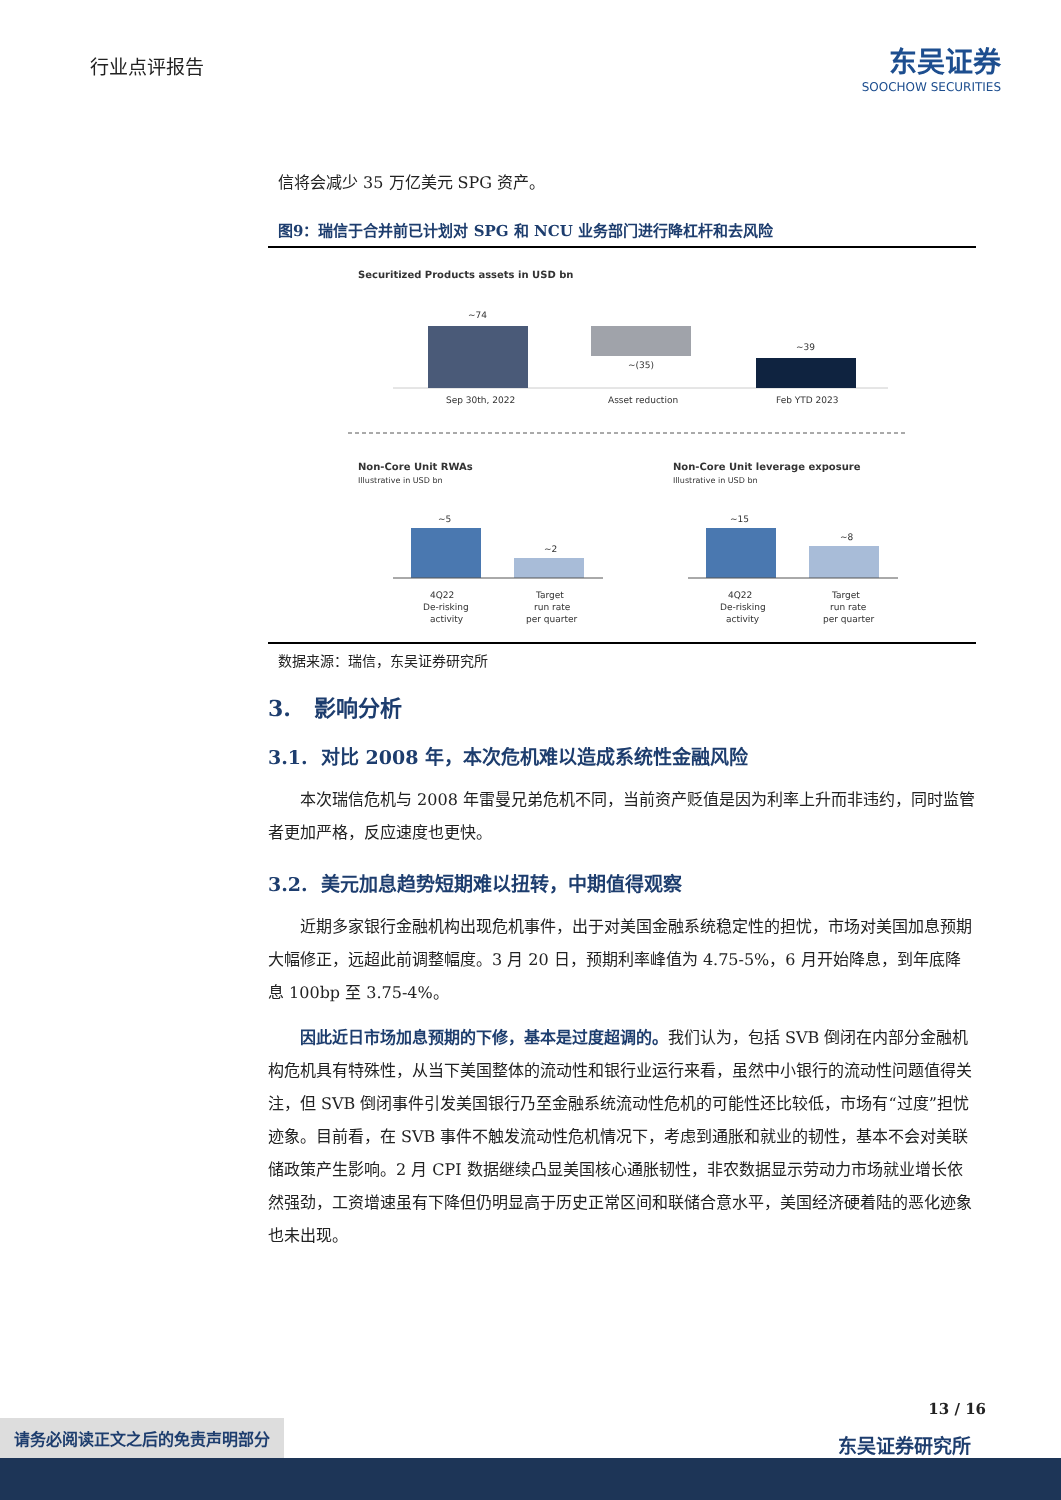行业点评报告
东吴证券
SOOCHOW SECURITIES
信将会减少 35 万亿美元 SPG 资产。
图9：瑞信于合并前已计划对 SPG 和 NCU 业务部门进行降杠杆和去风险
Securitized Products assets in USD bn
~74
Sep 30th, 2022
~(35)
Asset reduction
~39
Feb YTD 2023
Non-Core Unit RWAs
Illustrative in USD bn
Non-Core Unit leverage exposure
Illustrative in USD bn
~5
~2
~15
~8
4Q22
De-risking
activity
Target
run rate
per quarter
4Q22
De-risking
activity
Target
run rate
per quarter
数据来源：瑞信，东吴证券研究所
3. 影响分析
3.1. 对比 2008 年，本次危机难以造成系统性金融风险
本次瑞信危机与 2008 年雷曼兄弟危机不同，当前资产贬值是因为利率上升而非违约，同时监管者更加严格，反应速度也更快。
3.2. 美元加息趋势短期难以扭转，中期值得观察
近期多家银行金融机构出现危机事件，出于对美国金融系统稳定性的担忧，市场对美国加息预期大幅修正，远超此前调整幅度。3 月 20 日，预期利率峰值为 4.75-5%，6 月开始降息，到年底降息 100bp 至 3.75-4%。
因此近日市场加息预期的下修，基本是过度超调的。我们认为，包括 SVB 倒闭在内部分金融机构危机具有特殊性，从当下美国整体的流动性和银行业运行来看，虽然中小银行的流动性问题值得关注，但 SVB 倒闭事件引发美国银行乃至金融系统流动性危机的可能性还比较低，市场有“过度”担忧迹象。目前看，在 SVB 事件不触发流动性危机情况下，考虑到通胀和就业的韧性，基本不会对美联储政策产生影响。2 月 CPI 数据继续凸显美国核心通胀韧性，非农数据显示劳动力市场就业增长依然强劲，工资增速虽有下降但仍明显高于历史正常区间和联储合意水平，美国经济硬着陆的恶化迹象也未出现。
13 / 16
请务必阅读正文之后的免责声明部分
东吴证券研究所